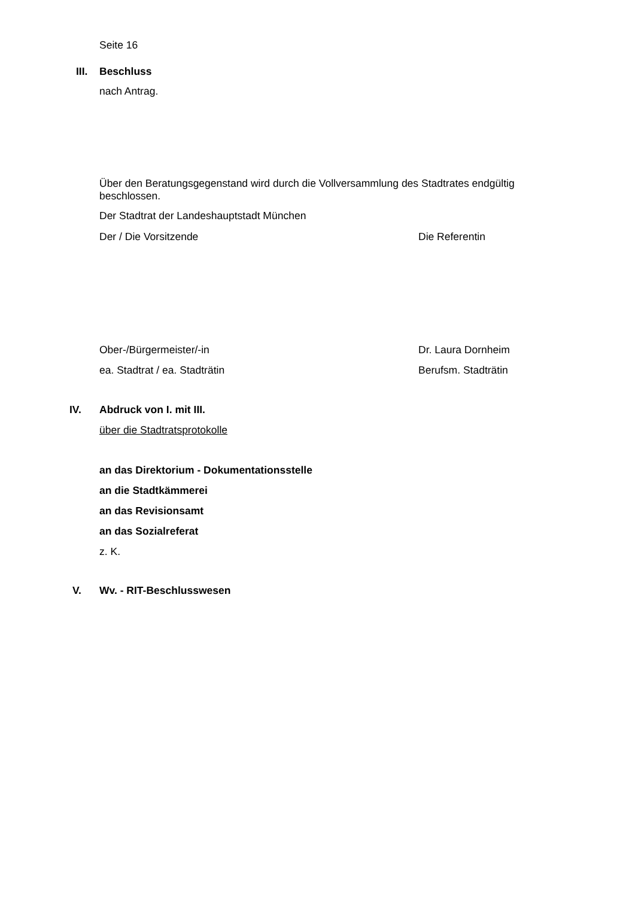Seite 16
III. Beschluss
nach Antrag.
Über den Beratungsgegenstand wird durch die Vollversammlung des Stadtrates endgültig beschlossen.
Der Stadtrat der Landeshauptstadt München
Der / Die Vorsitzende Die Referentin
Ober-/Bürgermeister/-in Dr. Laura Dornheim
ea. Stadtrat / ea. Stadträtin Berufsm. Stadträtin
IV. Abdruck von I. mit III.
über die Stadtratsprotokolle
an das Direktorium - Dokumentationsstelle
an die Stadtkämmerei
an das Revisionsamt
an das Sozialreferat
z. K.
V. Wv. - RIT-Beschlusswesen